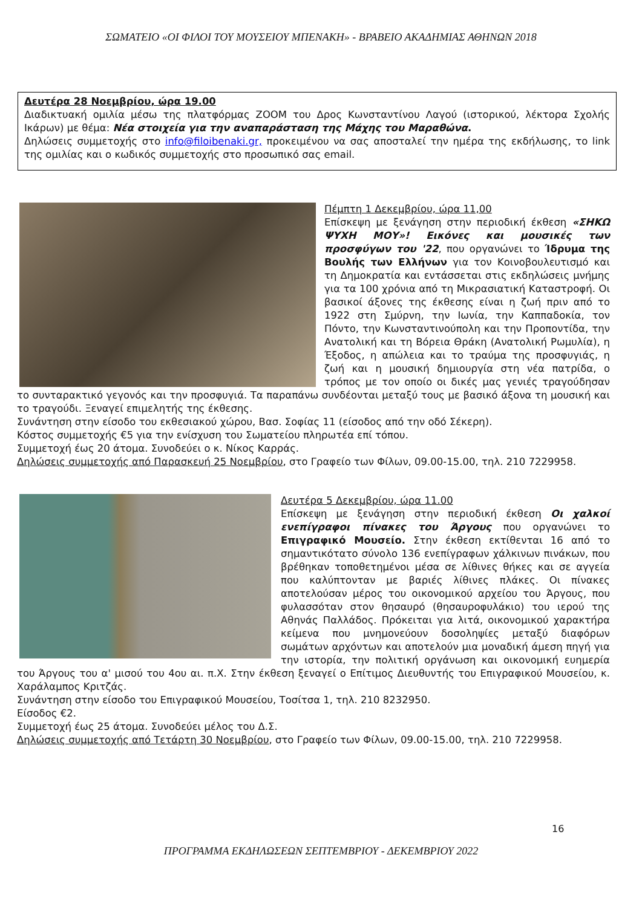ΣΩΜΑΤΕΙΟ «ΟΙ ΦΙΛΟΙ ΤΟΥ ΜΟΥΣΕΙΟΥ ΜΠΕΝΑΚΗ» - ΒΡΑΒΕΙΟ ΑΚΑΔΗΜΙΑΣ ΑΘΗΝΩΝ 2018
Δευτέρα 28 Νοεμβρίου, ώρα 19.00
Διαδικτυακή ομιλία μέσω της πλατφόρμας ZOOM του Δρος Κωνσταντίνου Λαγού (ιστορικού, λέκτορα Σχολής Ικάρων) με θέμα: Νέα στοιχεία για την αναπαράσταση της Μάχης του Μαραθώνα.
Δηλώσεις συμμετοχής στο info@filoibenaki.gr, προκειμένου να σας αποσταλεί την ημέρα της εκδήλωσης, το link της ομιλίας και ο κωδικός συμμετοχής στο προσωπικό σας email.
Πέμπτη 1 Δεκεμβρίου, ώρα 11,00
Επίσκεψη με ξενάγηση στην περιοδική έκθεση «ΣΗΚΩ ΨΥΧΗ ΜΟΥ»! Εικόνες και μουσικές των προσφύγων του '22, που οργανώνει το Ίδρυμα της Βουλής των Ελλήνων για τον Κοινοβουλευτισμό και τη Δημοκρατία και εντάσσεται στις εκδηλώσεις μνήμης για τα 100 χρόνια από τη Μικρασιατική Καταστροφή. Οι βασικοί άξονες της έκθεσης είναι η ζωή πριν από το 1922 στη Σμύρνη, την Ιωνία, την Καππαδοκία, τον Πόντο, την Κωνσταντινούπολη και την Προποντίδα, την Ανατολική και τη Βόρεια Θράκη (Ανατολική Ρωμυλία), η Έξοδος, η απώλεια και το τραύμα της προσφυγιάς, η ζωή και η μουσική δημιουργία στη νέα πατρίδα, ο τρόπος με τον οποίο οι δικές μας γενιές τραγούδησαν το συνταρακτικό γεγονός και την προσφυγιά. Τα παραπάνω συνδέονται μεταξύ τους με βασικό άξονα τη μουσική και το τραγούδι. Ξεναγεί επιμελητής της έκθεσης.
Συνάντηση στην είσοδο του εκθεσιακού χώρου, Βασ. Σοφίας 11 (είσοδος από την οδό Σέκερη).
Κόστος συμμετοχής €5 για την ενίσχυση του Σωματείου πληρωτέα επί τόπου.
Συμμετοχή έως 20 άτομα. Συνοδεύει ο κ. Νίκος Καρράς.
Δηλώσεις συμμετοχής από Παρασκευή 25 Νοεμβρίου, στο Γραφείο των Φίλων, 09.00-15.00, τηλ. 210 7229958.
Δευτέρα 5 Δεκεμβρίου, ώρα 11.00
Επίσκεψη με ξενάγηση στην περιοδική έκθεση Οι χαλκοί ενεπίγραφοι πίνακες του Άργους που οργανώνει το Επιγραφικό Μουσείο. Στην έκθεση εκτίθενται 16 από το σημαντικότατο σύνολο 136 ενεπίγραφων χάλκινων πινάκων, που βρέθηκαν τοποθετημένοι μέσα σε λίθινες θήκες και σε αγγεία που καλύπτονταν με βαριές λίθινες πλάκες. Οι πίνακες αποτελούσαν μέρος του οικονομικού αρχείου του Άργους, που φυλασσόταν στον θησαυρό (θησαυροφυλάκιο) του ιερού της Αθηνάς Παλλάδος. Πρόκειται για λιτά, οικονομικού χαρακτήρα κείμενα που μνημονεύουν δοσοληψίες μεταξύ διαφόρων σωμάτων αρχόντων και αποτελούν μια μοναδική άμεση πηγή για την ιστορία, την πολιτική οργάνωση και οικονομική ευημερία του Άργους του α' μισού του 4ου αι. π.Χ. Στην έκθεση ξεναγεί ο Επίτιμος Διευθυντής του Επιγραφικού Μουσείου, κ. Χαράλαμπος Κριτζάς.
Συνάντηση στην είσοδο του Επιγραφικού Μουσείου, Τοσίτσα 1, τηλ. 210 8232950.
Είσοδος €2.
Συμμετοχή έως 25 άτομα. Συνοδεύει μέλος του Δ.Σ.
Δηλώσεις συμμετοχής από Τετάρτη 30 Νοεμβρίου, στο Γραφείο των Φίλων, 09.00-15.00, τηλ. 210 7229958.
16
ΠΡΟΓΡΑΜΜΑ ΕΚΔΗΛΩΣΕΩΝ ΣΕΠΤΕΜΒΡΙΟΥ - ΔΕΚΕΜΒΡΙΟΥ 2022